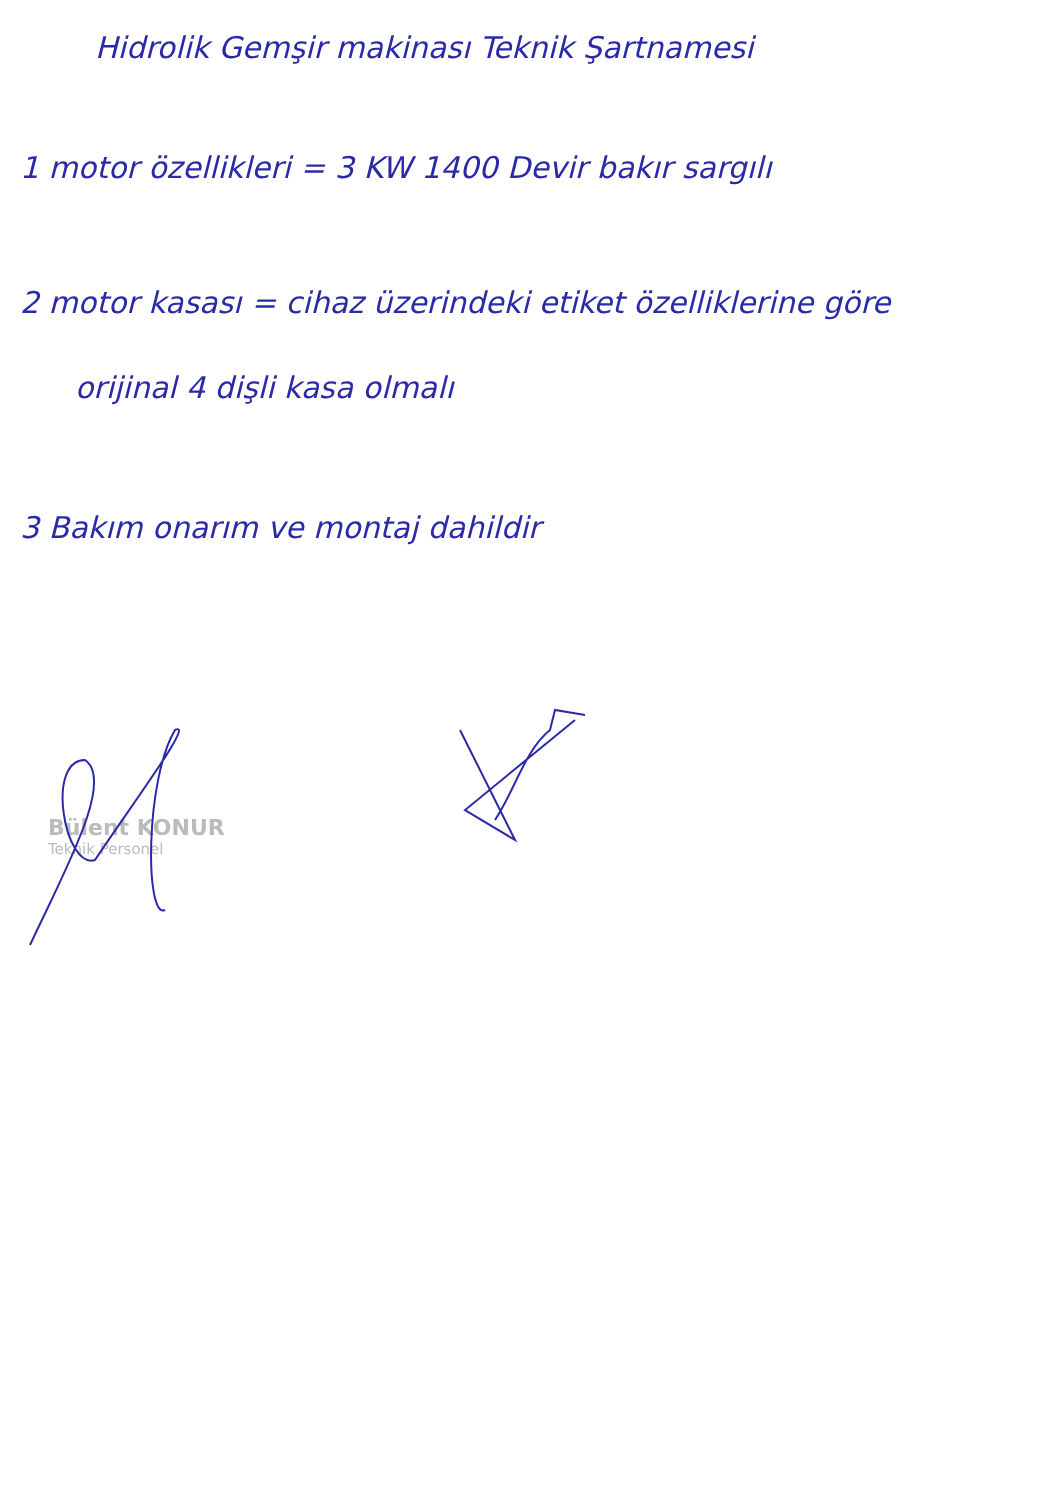Hidrolik Gemşir makinası Teknik Şartnamesi
1 motor özellikleri = 3 KW 1400 Devir bakır sargılı
2 motor kasası = cihaz üzerindeki etiket özelliklerine göre
orijinal 4 dişli kasa olmalı
3 Bakım onarım ve montaj dahildir
Bülent KONUR
Teknik Personel